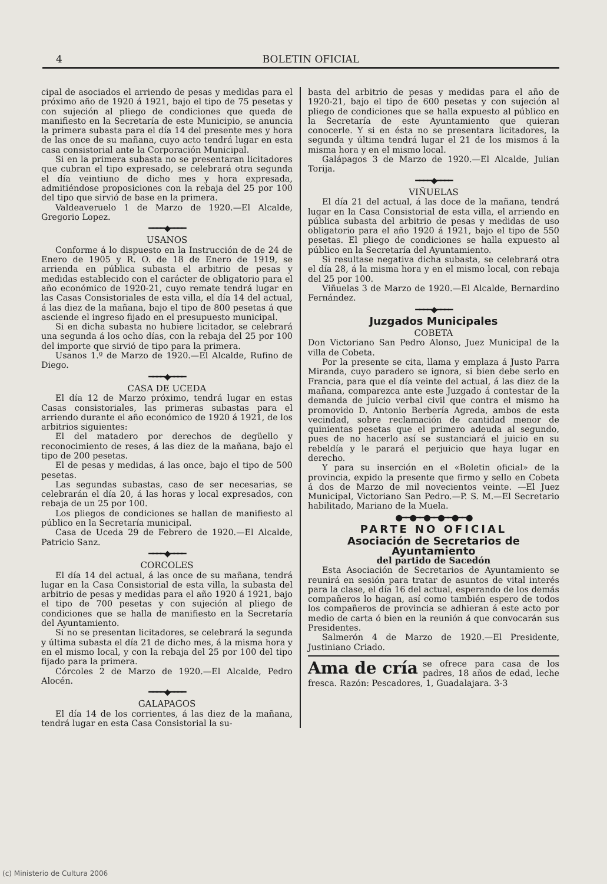4 BOLETIN OFICIAL
cipal de asociados el arriendo de pesas y medidas para el próximo año de 1920 á 1921, bajo el tipo de 75 pesetas y con sujeción al pliego de condiciones que queda de manifiesto en la Secretaría de este Municipio, se anuncia la primera subasta para el día 14 del presente mes y hora de las once de su mañana, cuyo acto tendrá lugar en esta casa consistorial ante la Corporación Municipal.
Si en la primera subasta no se presentaran licitadores que cubran el tipo expresado, se celebrará otra segunda el día veintiuno de dicho mes y hora expresada, admitiéndose proposiciones con la rebaja del 25 por 100 del tipo que sirvió de base en la primera.
Valdeaveruelo 1 de Marzo de 1920.—El Alcalde, Gregorio Lopez.
━━━━◆━━━━
USANOS
Conforme á lo dispuesto en la Instrucción de de 24 de Enero de 1905 y R. O. de 18 de Enero de 1919, se arrienda en pública subasta el arbitrio de pesas y medidas establecido con el carácter de obligatorio para el año económico de 1920-21, cuyo remate tendrá lugar en las Casas Consistoriales de esta villa, el día 14 del actual, á las diez de la mañana, bajo el tipo de 800 pesetas á que asciende el ingreso fijado en el presupuesto municipal.
Si en dicha subasta no hubiere licitador, se celebrará una segunda á los ocho días, con la rebaja del 25 por 100 del importe que sirvió de tipo para la primera.
Usanos 1.º de Marzo de 1920.—El Alcalde, Rufino de Diego.
━━━━◆━━━━
CASA DE UCEDA
El día 12 de Marzo próximo, tendrá lugar en estas Casas consistoriales, las primeras subastas para el arriendo durante el año económico de 1920 á 1921, de los arbitrios siguientes:
El del matadero por derechos de degüello y reconocimiento de reses, á las diez de la mañana, bajo el tipo de 200 pesetas.
El de pesas y medidas, á las once, bajo el tipo de 500 pesetas.
Las segundas subastas, caso de ser necesarias, se celebrarán el día 20, á las horas y local expresados, con rebaja de un 25 por 100.
Los pliegos de condiciones se hallan de manifiesto al público en la Secretaría municipal.
Casa de Uceda 29 de Febrero de 1920.—El Alcalde, Patricio Sanz.
━━━━◆━━━━
CORCOLES
El día 14 del actual, á las once de su mañana, tendrá lugar en la Casa Consistorial de esta villa, la subasta del arbitrio de pesas y medidas para el año 1920 á 1921, bajo el tipo de 700 pesetas y con sujeción al pliego de condiciones que se halla de manifiesto en la Secretaría del Ayuntamiento.
Si no se presentan licitadores, se celebrará la segunda y última subasta el día 21 de dicho mes, á la misma hora y en el mismo local, y con la rebaja del 25 por 100 del tipo fijado para la primera.
Córcoles 2 de Marzo de 1920.—El Alcalde, Pedro Alocén.
━━━━◆━━━━
GALAPAGOS
El día 14 de los corrientes, á las diez de la mañana, tendrá lugar en esta Casa Consistorial la su-
basta del arbitrio de pesas y medidas para el año de 1920-21, bajo el tipo de 600 pesetas y con sujeción al pliego de condiciones que se halla expuesto al público en la Secretaría de este Ayuntamiento que quieran conocerle. Y si en ésta no se presentara licitadores, la segunda y última tendrá lugar el 21 de los mismos á la misma hora y en el mismo local.
Galápagos 3 de Marzo de 1920.—El Alcalde, Julian Torija.
━━━━◆━━━━
VIÑUELAS
El día 21 del actual, á las doce de la mañana, tendrá lugar en la Casa Consistorial de esta villa, el arriendo en pública subasta del arbitrio de pesas y medidas de uso obligatorio para el año 1920 á 1921, bajo el tipo de 550 pesetas. El pliego de condiciones se halla expuesto al público en la Secretaría del Ayuntamiento.
Si resultase negativa dicha subasta, se celebrará otra el día 28, á la misma hora y en el mismo local, con rebaja del 25 por 100.
Viñuelas 3 de Marzo de 1920.—El Alcalde, Bernardino Fernández.
━━━━◆━━━━
Juzgados Municipales
COBETA
Don Victoriano San Pedro Alonso, Juez Municipal de la villa de Cobeta.
Por la presente se cita, llama y emplaza á Justo Parra Miranda, cuyo paradero se ignora, si bien debe serlo en Francia, para que el día veinte del actual, á las diez de la mañana, comparezca ante este Juzgado á contestar de la demanda de juicio verbal civil que contra el mismo ha promovido D. Antonio Berbería Agreda, ambos de esta vecindad, sobre reclamación de cantidad menor de quinientas pesetas que el primero adeuda al segundo, pues de no hacerlo así se sustanciará el juicio en su rebeldía y le parará el perjuicio que haya lugar en derecho.
Y para su inserción en el «Boletin oficial» de la provincia, expido la presente que firmo y sello en Cobeta á dos de Marzo de mil novecientos veinte. —El Juez Municipal, Victoriano San Pedro.—P. S. M.—El Secretario habilitado, Mariano de la Muela.
●━━●━━●━━●━━●━━●
PARTE NO OFICIAL
Asociación de Secretarios de Ayuntamiento
del partido de Sacedón
Esta Asociación de Secretarios de Ayuntamiento se reunirá en sesión para tratar de asuntos de vital interés para la clase, el día 16 del actual, esperando de los demás compañeros lo hagan, así como también espero de todos los compañeros de provincia se adhieran á este acto por medio de carta ó bien en la reunión á que convocarán sus Presidentes.
Salmerón 4 de Marzo de 1920.—El Presidente, Justiniano Criado.
Ama de cría se ofrece para casa de los padres, 18 años de edad, leche fresca. Razón: Pescadores, 1, Guadalajara. 3-3
(c) Ministerio de Cultura 2006